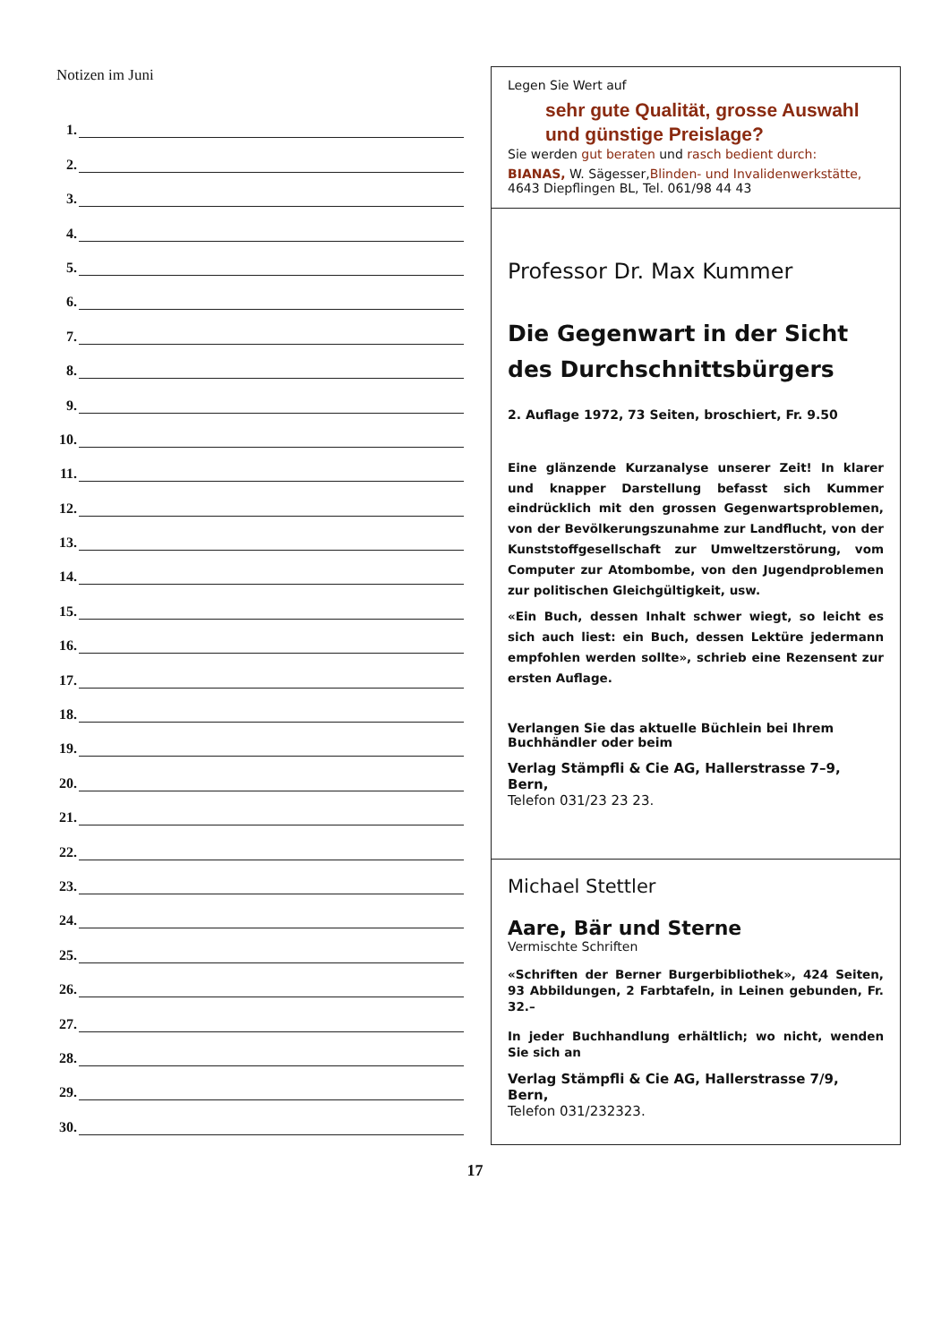Notizen im Juni
1.
2.
3.
4.
5.
6.
7.
8.
9.
10.
11.
12.
13.
14.
15.
16.
17.
18.
19.
20.
21.
22.
23.
24.
25.
26.
27.
28.
29.
30.
Legen Sie Wert auf
sehr gute Qualität, grosse Auswahl
und günstige Preislage?
Sie werden gut beraten und rasch bedient durch:
BIANAS, W. Sägesser,Blinden- und Invalidenwerkstätte,
4643 Diepflingen BL, Tel. 061/98 44 43
Professor Dr. Max Kummer
Die Gegenwart in der Sicht
des Durchschnittsbürgers
2. Auflage 1972, 73 Seiten, broschiert, Fr. 9.50
Eine glänzende Kurzanalyse unserer Zeit! In klarer und knapper Darstellung befasst sich Kummer eindrücklich mit den grossen Gegenwartsproblemen, von der Bevölkerungszunahme zur Landflucht, von der Kunststoffgesellschaft zur Umweltzerstörung, vom Computer zur Atombombe, von den Jugendproblemen zur politischen Gleichgültigkeit, usw.
«Ein Buch, dessen Inhalt schwer wiegt, so leicht es sich auch liest: ein Buch, dessen Lektüre jedermann empfohlen werden sollte», schrieb eine Rezensent zur ersten Auflage.
Verlangen Sie das aktuelle Büchlein bei Ihrem Buchhändler oder beim
Verlag Stämpfli & Cie AG, Hallerstrasse 7–9, Bern,
Telefon 031/23 23 23.
Michael Stettler
Aare, Bär und Sterne
Vermischte Schriften
«Schriften der Berner Burgerbibliothek», 424 Seiten, 93 Abbildungen, 2 Farbtafeln, in Leinen gebunden, Fr. 32.–
In jeder Buchhandlung erhältlich; wo nicht, wenden Sie sich an
Verlag Stämpfli & Cie AG, Hallerstrasse 7/9, Bern,
Telefon 031/232323.
17